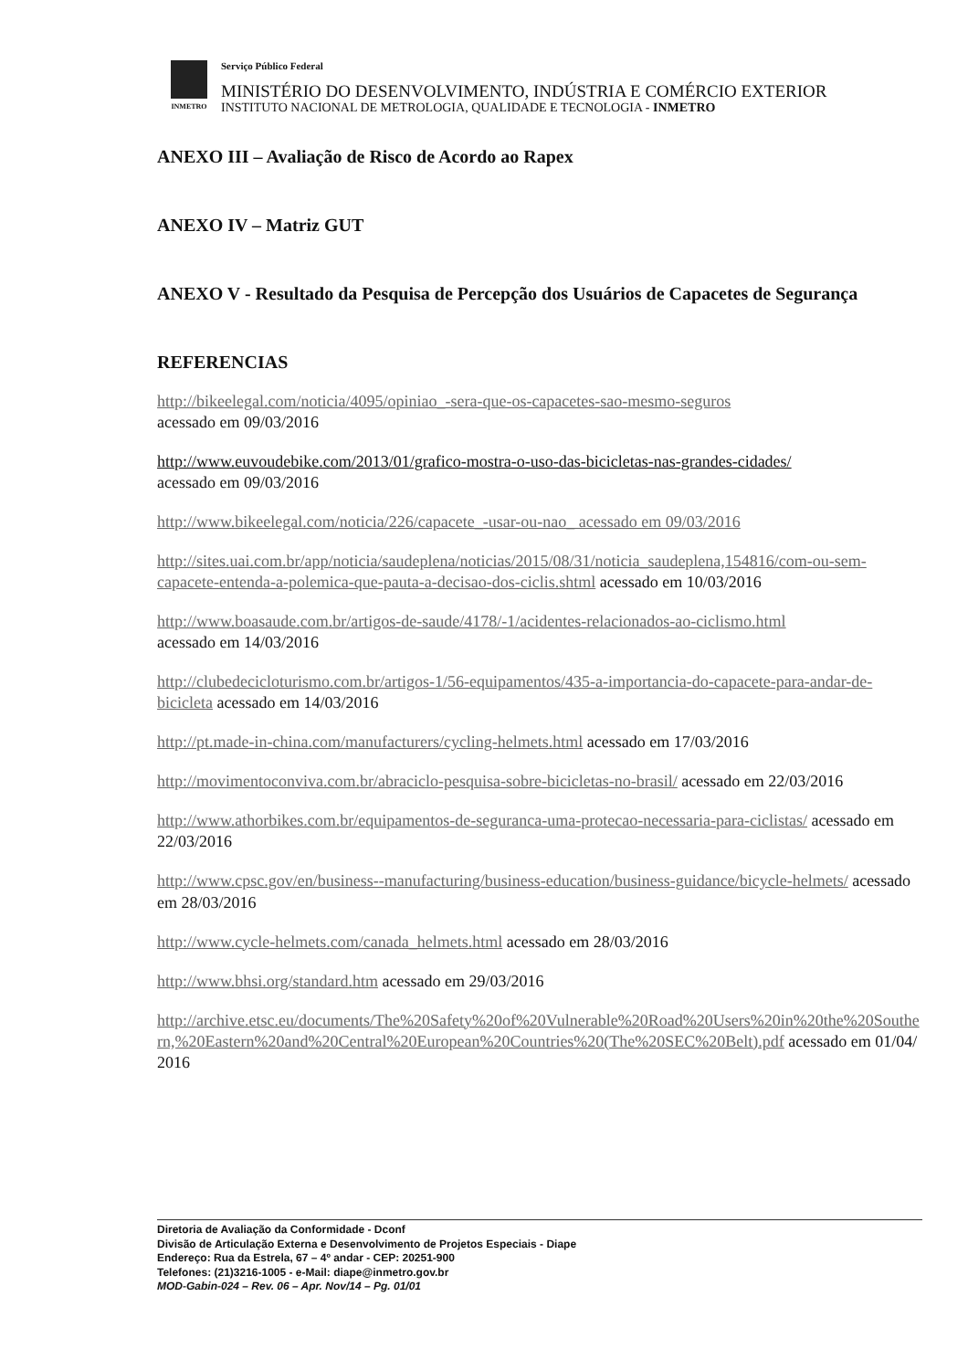INMETRO
Serviço Público Federal
MINISTÉRIO DO DESENVOLVIMENTO, INDÚSTRIA E COMÉRCIO EXTERIOR
INSTITUTO NACIONAL DE METROLOGIA, QUALIDADE E TECNOLOGIA - INMETRO
ANEXO III – Avaliação de Risco de Acordo ao Rapex
ANEXO IV – Matriz GUT
ANEXO V - Resultado da Pesquisa de Percepção dos Usuários de Capacetes de Segurança
REFERENCIAS
http://bikeelegal.com/noticia/4095/opiniao_-sera-que-os-capacetes-sao-mesmo-seguros
acessado em 09/03/2016
http://www.euvoudebike.com/2013/01/grafico-mostra-o-uso-das-bicicletas-nas-grandes-cidades/
acessado em 09/03/2016
http://www.bikeelegal.com/noticia/226/capacete_-usar-ou-nao_ acessado em 09/03/2016
http://sites.uai.com.br/app/noticia/saudeplena/noticias/2015/08/31/noticia_saudeplena,154816/com-ou-sem-capacete-entenda-a-polemica-que-pauta-a-decisao-dos-ciclis.shtml acessado em 10/03/2016
http://www.boasaude.com.br/artigos-de-saude/4178/-1/acidentes-relacionados-ao-ciclismo.html
acessado em 14/03/2016
http://clubedecicloturismo.com.br/artigos-1/56-equipamentos/435-a-importancia-do-capacete-para-andar-de-bicicleta acessado em 14/03/2016
http://pt.made-in-china.com/manufacturers/cycling-helmets.html acessado em 17/03/2016
http://movimentoconviva.com.br/abraciclo-pesquisa-sobre-bicicletas-no-brasil/ acessado em 22/03/2016
http://www.athorbikes.com.br/equipamentos-de-seguranca-uma-protecao-necessaria-para-ciclistas/ acessado em 22/03/2016
http://www.cpsc.gov/en/business--manufacturing/business-education/business-guidance/bicycle-helmets/ acessado em 28/03/2016
http://www.cycle-helmets.com/canada_helmets.html acessado em 28/03/2016
http://www.bhsi.org/standard.htm acessado em 29/03/2016
http://archive.etsc.eu/documents/The%20Safety%20of%20Vulnerable%20Road%20Users%20in%20the%20Southern,%20Eastern%20and%20Central%20European%20Countries%20(The%20SEC%20Belt).pdf acessado em 01/04/2016
Diretoria de Avaliação da Conformidade - Dconf
Divisão de Articulação Externa e Desenvolvimento de Projetos Especiais - Diape
Endereço: Rua da Estrela, 67 – 4º andar - CEP: 20251-900
Telefones: (21)3216-1005 - e-Mail: diape@inmetro.gov.br
MOD-Gabin-024 – Rev. 06 – Apr. Nov/14 – Pg. 01/01